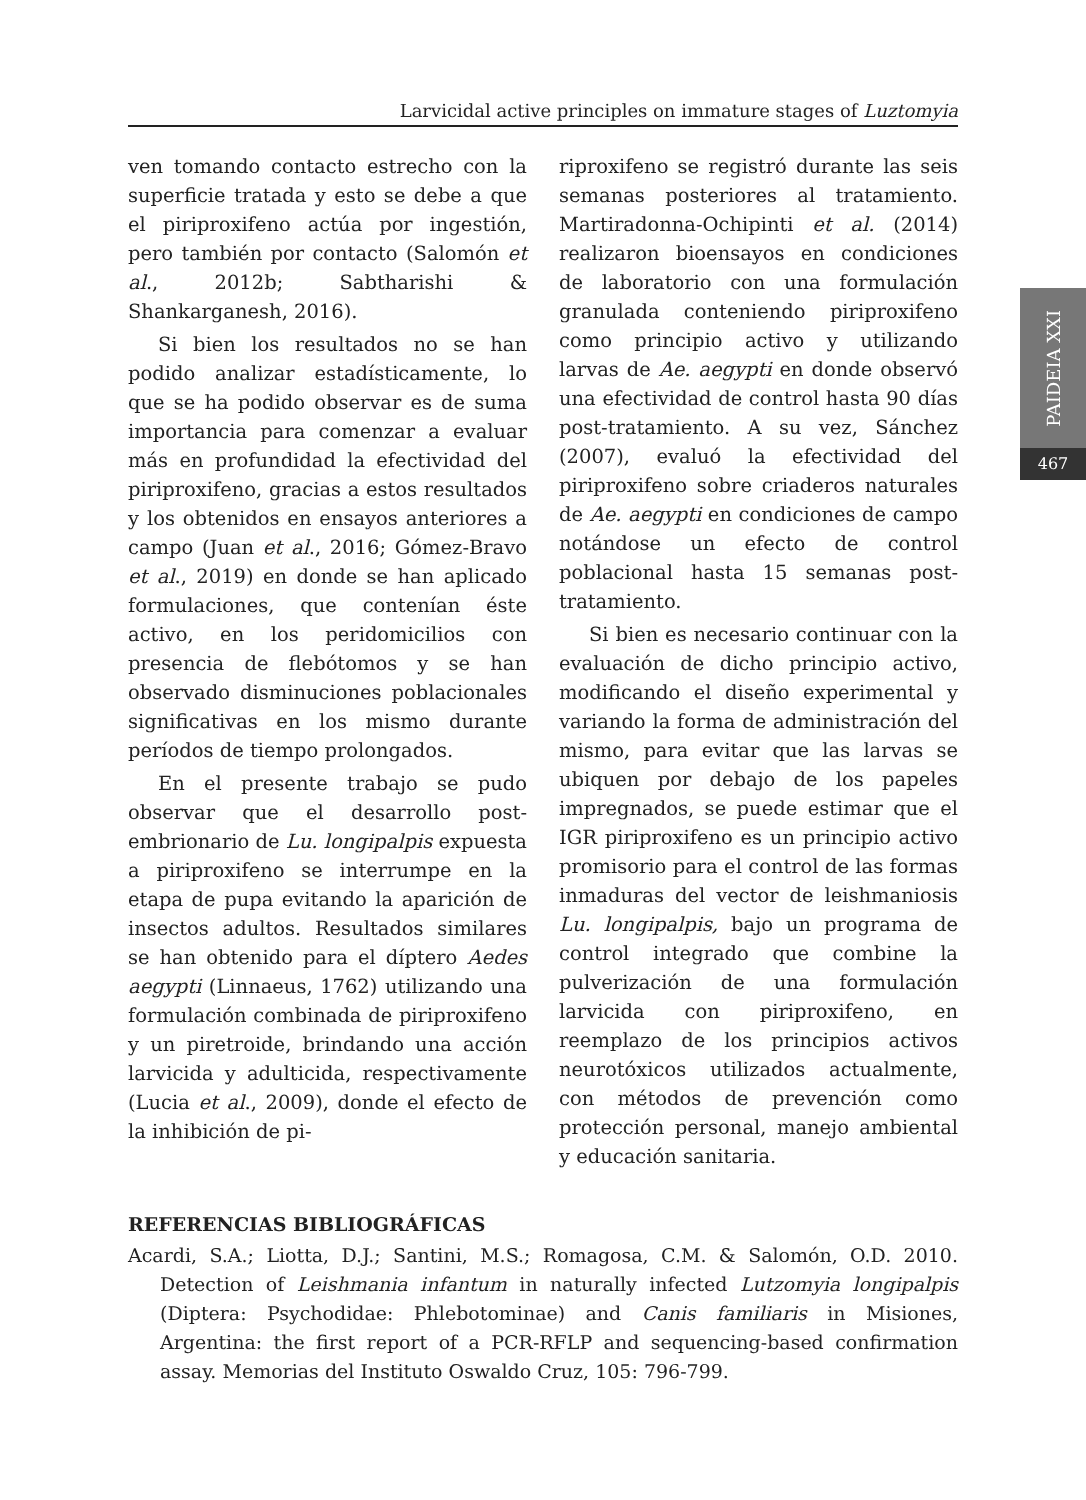Larvicidal active principles on immature stages of Luztomyia
PAIDEIA XXI
467
ven tomando contacto estrecho con la superficie tratada y esto se debe a que el piriproxifeno actúa por ingestión, pero también por contacto (Salomón et al., 2012b; Sabtharishi & Shankarganesh, 2016).
Si bien los resultados no se han podido analizar estadísticamente, lo que se ha podido observar es de suma importancia para comenzar a evaluar más en profundidad la efectividad del piriproxifeno, gracias a estos resultados y los obtenidos en ensayos anteriores a campo (Juan et al., 2016; Gómez-Bravo et al., 2019) en donde se han aplicado formulaciones, que contenían éste activo, en los peridomicilios con presencia de flebótomos y se han observado disminuciones poblacionales significativas en los mismo durante períodos de tiempo prolongados.
En el presente trabajo se pudo observar que el desarrollo post-embrionario de Lu. longipalpis expuesta a piriproxifeno se interrumpe en la etapa de pupa evitando la aparición de insectos adultos. Resultados similares se han obtenido para el díptero Aedes aegypti (Linnaeus, 1762) utilizando una formulación combinada de piriproxifeno y un piretroide, brindando una acción larvicida y adulticida, respectivamente (Lucia et al., 2009), donde el efecto de la inhibición de pi-
riproxifeno se registró durante las seis semanas posteriores al tratamiento. Martiradonna-Ochipinti et al. (2014) realizaron bioensayos en condiciones de laboratorio con una formulación granulada conteniendo piriproxifeno como principio activo y utilizando larvas de Ae. aegypti en donde observó una efectividad de control hasta 90 días post-tratamiento. A su vez, Sánchez (2007), evaluó la efectividad del piriproxifeno sobre criaderos naturales de Ae. aegypti en condiciones de campo notándose un efecto de control poblacional hasta 15 semanas post-tratamiento.
Si bien es necesario continuar con la evaluación de dicho principio activo, modificando el diseño experimental y variando la forma de administración del mismo, para evitar que las larvas se ubiquen por debajo de los papeles impregnados, se puede estimar que el IGR piriproxifeno es un principio activo promisorio para el control de las formas inmaduras del vector de leishmaniosis Lu. longipalpis, bajo un programa de control integrado que combine la pulverización de una formulación larvicida con piriproxifeno, en reemplazo de los principios activos neurotóxicos utilizados actualmente, con métodos de prevención como protección personal, manejo ambiental y educación sanitaria.
REFERENCIAS BIBLIOGRÁFICAS
Acardi, S.A.; Liotta, D.J.; Santini, M.S.; Romagosa, C.M. & Salomón, O.D. 2010. Detection of Leishmania infantum in naturally infected Lutzomyia longipalpis (Diptera: Psychodidae: Phlebotominae) and Canis familiaris in Misiones, Argentina: the first report of a PCR-RFLP and sequencing-based confirmation assay. Memorias del Instituto Oswaldo Cruz, 105: 796-799.